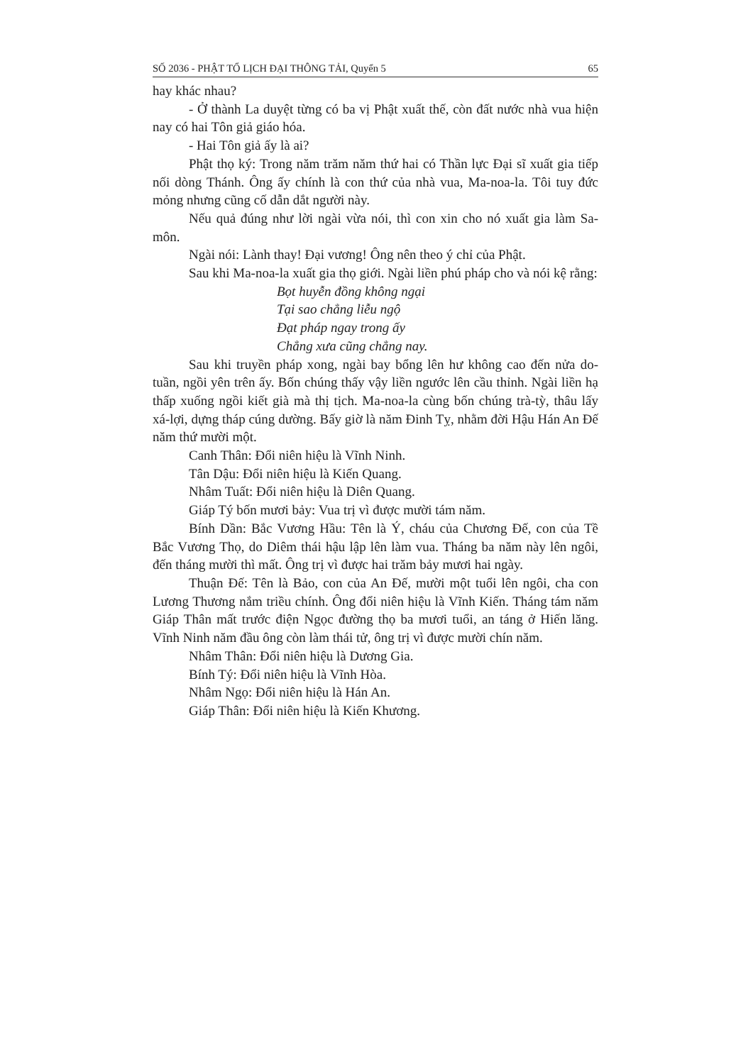SỐ 2036 - PHẬT TỔ LỊCH ĐẠI THÔNG TẢI, Quyển 5 65
hay khác nhau?
- Ở thành La duyệt từng có ba vị Phật xuất thế, còn đất nước nhà vua hiện nay có hai Tôn giả giáo hóa.
- Hai Tôn giả ấy là ai?
Phật thọ ký: Trong năm trăm năm thứ hai có Thần lực Đại sĩ xuất gia tiếp nối dòng Thánh. Ông ấy chính là con thứ của nhà vua, Ma-noa-la. Tôi tuy đức mỏng nhưng cũng cố dẫn dắt người này.
Nếu quả đúng như lời ngài vừa nói, thì con xin cho nó xuất gia làm Sa-môn.
Ngài nói: Lành thay! Đại vương! Ông nên theo ý chỉ của Phật.
Sau khi Ma-noa-la xuất gia thọ giới. Ngài liền phú pháp cho và nói kệ rằng:
Bọt huyễn đồng không ngại
Tại sao chẳng liễu ngộ
Đạt pháp ngay trong ấy
Chẳng xưa cũng chẳng nay.
Sau khi truyền pháp xong, ngài bay bổng lên hư không cao đến nửa do-tuần, ngồi yên trên ấy. Bốn chúng thấy vậy liền ngước lên cầu thỉnh. Ngài liền hạ thấp xuống ngồi kiết già mà thị tịch. Ma-noa-la cùng bốn chúng trà-tỳ, thâu lấy xá-lợi, dựng tháp cúng dường. Bấy giờ là năm Đinh Tỵ, nhằm đời Hậu Hán An Đế năm thứ mười một.
Canh Thân: Đổi niên hiệu là Vĩnh Ninh.
Tân Dậu: Đổi niên hiệu là Kiến Quang.
Nhâm Tuất: Đổi niên hiệu là Diên Quang.
Giáp Tý bốn mươi bảy: Vua trị vì được mười tám năm.
Bính Dần: Bắc Vương Hầu: Tên là Ý, cháu của Chương Đế, con của Tề Bắc Vương Thọ, do Diêm thái hậu lập lên làm vua. Tháng ba năm này lên ngôi, đến tháng mười thì mất. Ông trị vì được hai trăm bảy mươi hai ngày.
Thuận Đế: Tên là Bảo, con của An Đế, mười một tuổi lên ngôi, cha con Lương Thương nắm triều chính. Ông đổi niên hiệu là Vĩnh Kiến. Tháng tám năm Giáp Thân mất trước điện Ngọc đường thọ ba mươi tuổi, an táng ở Hiến lăng. Vĩnh Ninh năm đầu ông còn làm thái tử, ông trị vì được mười chín năm.
Nhâm Thân: Đổi niên hiệu là Dương Gia.
Bính Tý: Đổi niên hiệu là Vĩnh Hòa.
Nhâm Ngọ: Đổi niên hiệu là Hán An.
Giáp Thân: Đổi niên hiệu là Kiến Khương.